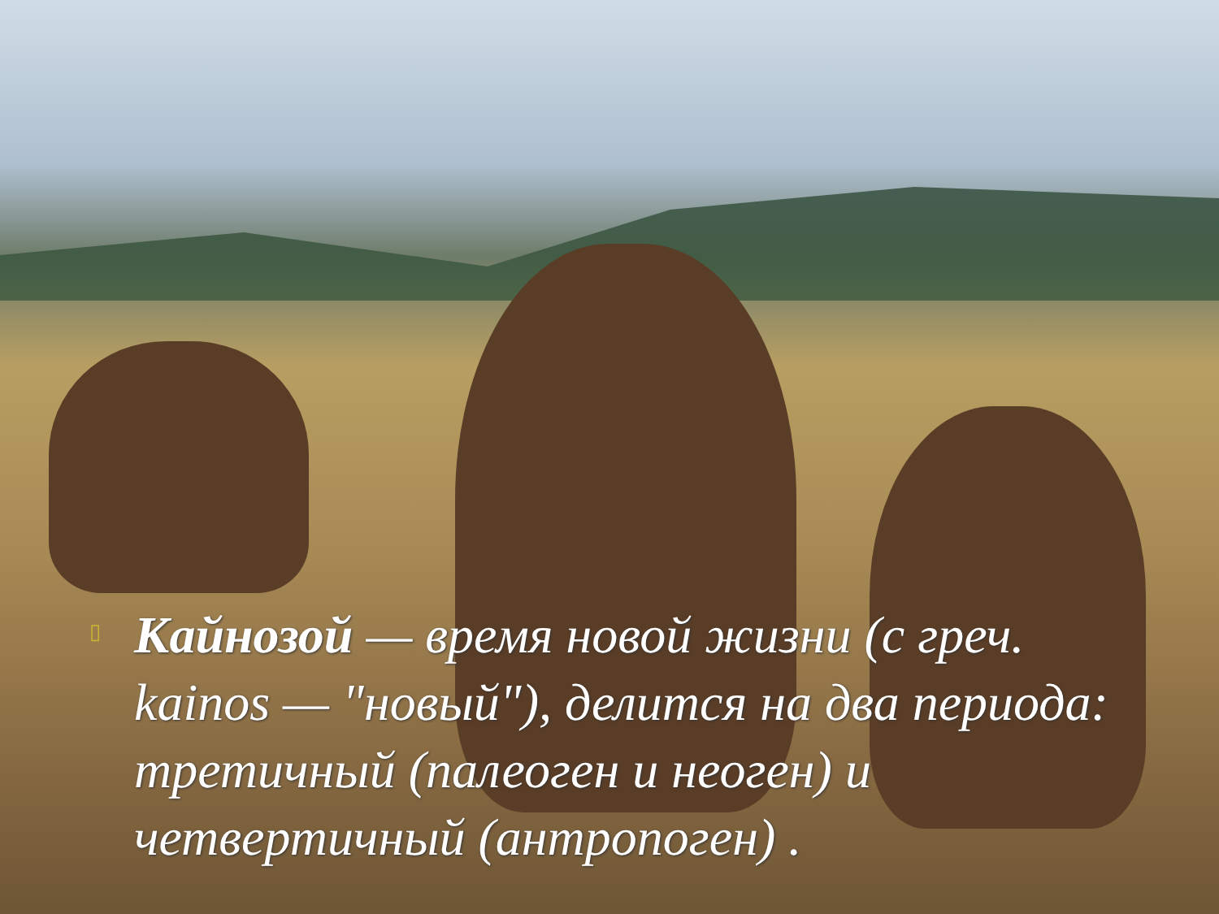▯
Кайнозой — время новой жизни (с греч. kainos — "новый"), делится на два периода: третичный (палеоген и неоген) и четвертичный (антропоген) .